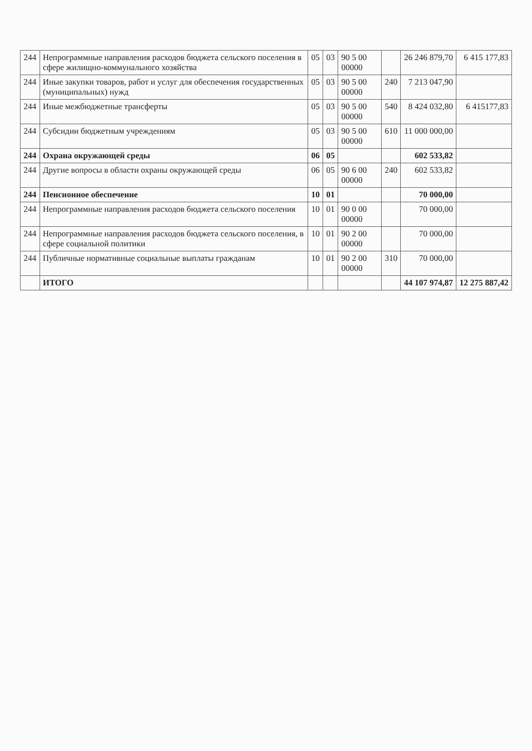| 244 | Непрограммные направления расходов бюджета сельского поселения в сфере жилищно-коммунального хозяйства | 05 | 03 | 90 5 00 00000 | | 26 246 879,70 | 6 415 177,83 |
| 244 | Иные закупки товаров, работ и услуг для обеспечения государственных (муниципальных) нужд | 05 | 03 | 90 5 00 00000 | 240 | 7 213 047,90 | |
| 244 | Иные межбюджетные трансферты | 05 | 03 | 90 5 00 00000 | 540 | 8 424 032,80 | 6 415177,83 |
| 244 | Субсидии бюджетным учреждениям | 05 | 03 | 90 5 00 00000 | 610 | 11 000 000,00 | |
| 244 | Охрана окружающей среды | 06 | 05 | | | 602 533,82 | |
| 244 | Другие вопросы в области охраны окружающей среды | 06 | 05 | 90 6 00 00000 | 240 | 602 533,82 | |
| 244 | Пенсионное обеспечение | 10 | 01 | | | 70 000,00 | |
| 244 | Непрограммные направления расходов бюджета сельского поселения | 10 | 01 | 90 0 00 00000 | | 70 000,00 | |
| 244 | Непрограммные направления расходов бюджета сельского поселения, в сфере социальной политики | 10 | 01 | 90 2 00 00000 | | 70 000,00 | |
| 244 | Публичные нормативные социальные выплаты гражданам | 10 | 01 | 90 2 00 00000 | 310 | 70 000,00 | |
| | ИТОГО | | | | | 44 107 974,87 | 12 275 887,42 |